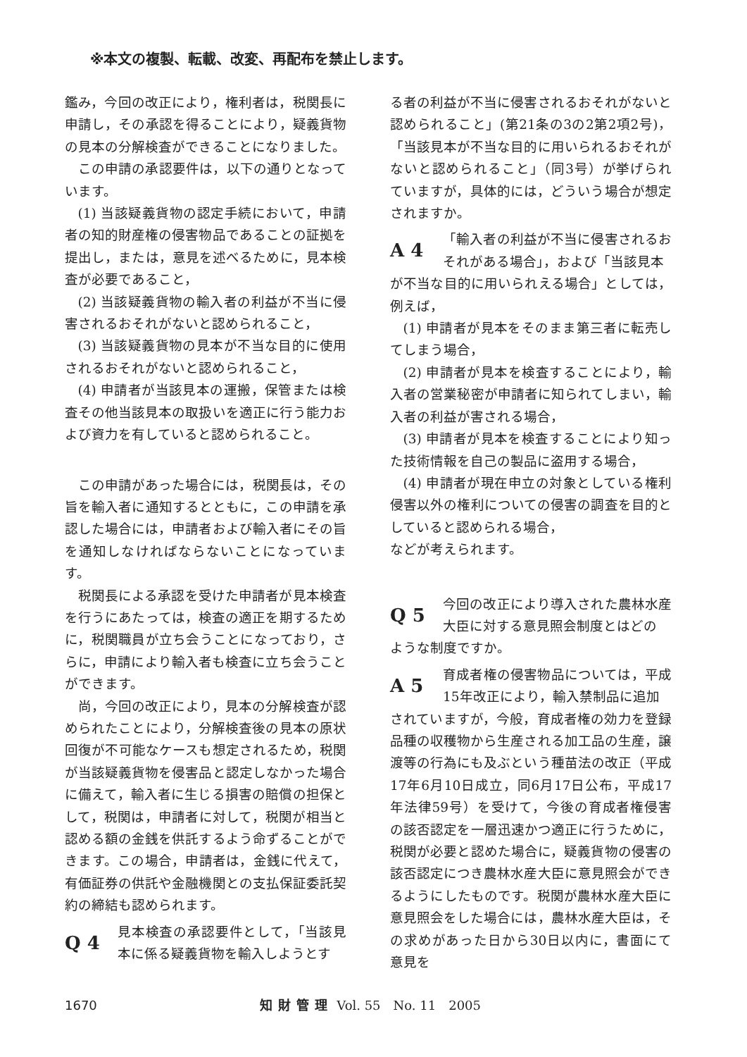※本文の複製、転載、改変、再配布を禁止します。
鑑み，今回の改正により，権利者は，税関長に申請し，その承認を得ることにより，疑義貨物の見本の分解検査ができることになりました。
この申請の承認要件は，以下の通りとなっています。
(1) 当該疑義貨物の認定手続において，申請者の知的財産権の侵害物品であることの証拠を提出し，または，意見を述べるために，見本検査が必要であること，
(2) 当該疑義貨物の輸入者の利益が不当に侵害されるおそれがないと認められること，
(3) 当該疑義貨物の見本が不当な目的に使用されるおそれがないと認められること，
(4) 申請者が当該見本の運搬，保管または検査その他当該見本の取扱いを適正に行う能力および資力を有していると認められること。
この申請があった場合には，税関長は，その旨を輸入者に通知するとともに，この申請を承認した場合には，申請者および輸入者にその旨を通知しなければならないことになっています。
税関長による承認を受けた申請者が見本検査を行うにあたっては，検査の適正を期するために，税関職員が立ち会うことになっており，さらに，申請により輸入者も検査に立ち会うことができます。
尚，今回の改正により，見本の分解検査が認められたことにより，分解検査後の見本の原状回復が不可能なケースも想定されるため，税関が当該疑義貨物を侵害品と認定しなかった場合に備えて，輸入者に生じる損害の賠償の担保として，税関は，申請者に対して，税関が相当と認める額の金銭を供託するよう命ずることができます。この場合，申請者は，金銭に代えて，有価証券の供託や金融機関との支払保証委託契約の締結も認められます。
Q 4
見本検査の承認要件として，「当該見本に係る疑義貨物を輸入しようとす
る者の利益が不当に侵害されるおそれがないと認められること」(第21条の3の2第2項2号)，「当該見本が不当な目的に用いられるおそれがないと認められること」（同3号）が挙げられていますが，具体的には，どういう場合が想定されますか。
A 4
「輸入者の利益が不当に侵害されるおそれがある場合」，および「当該見本
が不当な目的に用いられえる場合」としては，例えば，
(1) 申請者が見本をそのまま第三者に転売してしまう場合，
(2) 申請者が見本を検査することにより，輸入者の営業秘密が申請者に知られてしまい，輸入者の利益が害される場合，
(3) 申請者が見本を検査することにより知った技術情報を自己の製品に盗用する場合，
(4) 申請者が現在申立の対象としている権利侵害以外の権利についての侵害の調査を目的としていると認められる場合，
などが考えられます。
Q 5
今回の改正により導入された農林水産大臣に対する意見照会制度とはどの
ような制度ですか。
A 5
育成者権の侵害物品については，平成15年改正により，輸入禁制品に追加
されていますが，今般，育成者権の効力を登録品種の収穫物から生産される加工品の生産，譲渡等の行為にも及ぶという種苗法の改正（平成17年6月10日成立，同6月17日公布，平成17年法律59号）を受けて，今後の育成者権侵害の該否認定を一層迅速かつ適正に行うために，税関が必要と認めた場合に，疑義貨物の侵害の該否認定につき農林水産大臣に意見照会ができるようにしたものです。税関が農林水産大臣に意見照会をした場合には，農林水産大臣は，その求めがあった日から30日以内に，書面にて意見を
1670 知財管理 Vol. 55　No. 11　2005